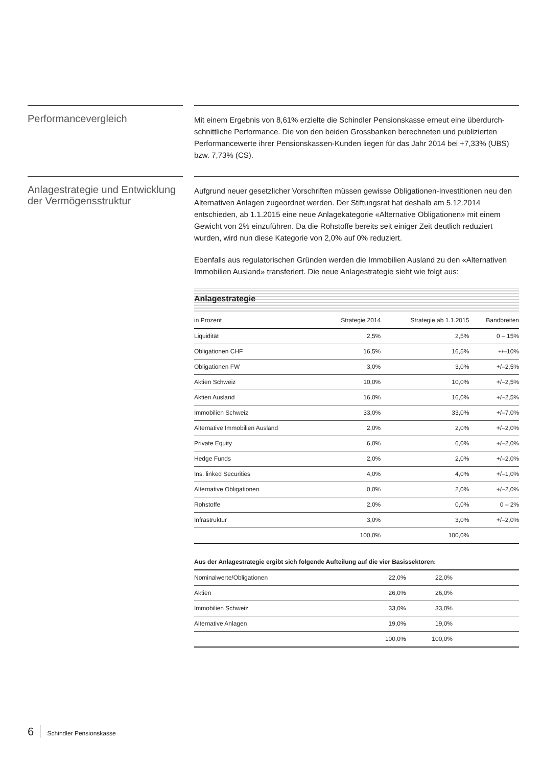Performancevergleich
Mit einem Ergebnis von 8,61% erzielte die Schindler Pensionskasse erneut eine überdurch­schnittliche Performance. Die von den beiden Grossbanken berechneten und publizierten Performancewerte ihrer Pensionskassen-Kunden liegen für das Jahr 2014 bei +7,33% (UBS) bzw. 7,73% (CS).
Anlagestrategie und Entwicklung der Vermögensstruktur
Aufgrund neuer gesetzlicher Vorschriften müssen gewisse Obligationen-Investitionen neu den Alternativen Anlagen zugeordnet werden. Der Stiftungsrat hat deshalb am 5.12.2014 entschieden, ab 1.1.2015 eine neue Anlagekategorie «Alternative Obligationen» mit einem Gewicht von 2% einzuführen. Da die Rohstoffe bereits seit einiger Zeit deutlich reduziert wurden, wird nun diese Kategorie von 2,0% auf 0% reduziert.
Ebenfalls aus regulatorischen Gründen werden die Immobilien Ausland zu den «Alternativen Immobilien Ausland» transferiert. Die neue Anlagestrategie sieht wie folgt aus:
Anlagestrategie
| in Prozent | Strategie 2014 | Strategie ab 1.1.2015 | Bandbreiten |
| --- | --- | --- | --- |
| Liquidität | 2,5% | 2,5% | 0 – 15% |
| Obligationen CHF | 16,5% | 16,5% | +/–10% |
| Obligationen FW | 3,0% | 3,0% | +/–2,5% |
| Aktien Schweiz | 10,0% | 10,0% | +/–2,5% |
| Aktien Ausland | 16,0% | 16,0% | +/–2,5% |
| Immobilien Schweiz | 33,0% | 33,0% | +/–7,0% |
| Alternative Immobilien Ausland | 2,0% | 2,0% | +/–2,0% |
| Private Equity | 6,0% | 6,0% | +/–2,0% |
| Hedge Funds | 2,0% | 2,0% | +/–2,0% |
| Ins. linked Securities | 4,0% | 4,0% | +/–1,0% |
| Alternative Obligationen | 0,0% | 2,0% | +/–2,0% |
| Rohstoffe | 2,0% | 0,0% | 0 – 2% |
| Infrastruktur | 3,0% | 3,0% | +/–2,0% |
| | 100,0% | 100,0% | |
Aus der Anlagestrategie ergibt sich folgende Aufteilung auf die vier Basissektoren:
| Nominalwerte/Obligationen | 22,0% | 22,0% | |
| Aktien | 26,0% | 26,0% | |
| Immobilien Schweiz | 33,0% | 33,0% | |
| Alternative Anlagen | 19,0% | 19,0% | |
| | 100,0% | 100,0% | |
6 Schindler Pensionskasse